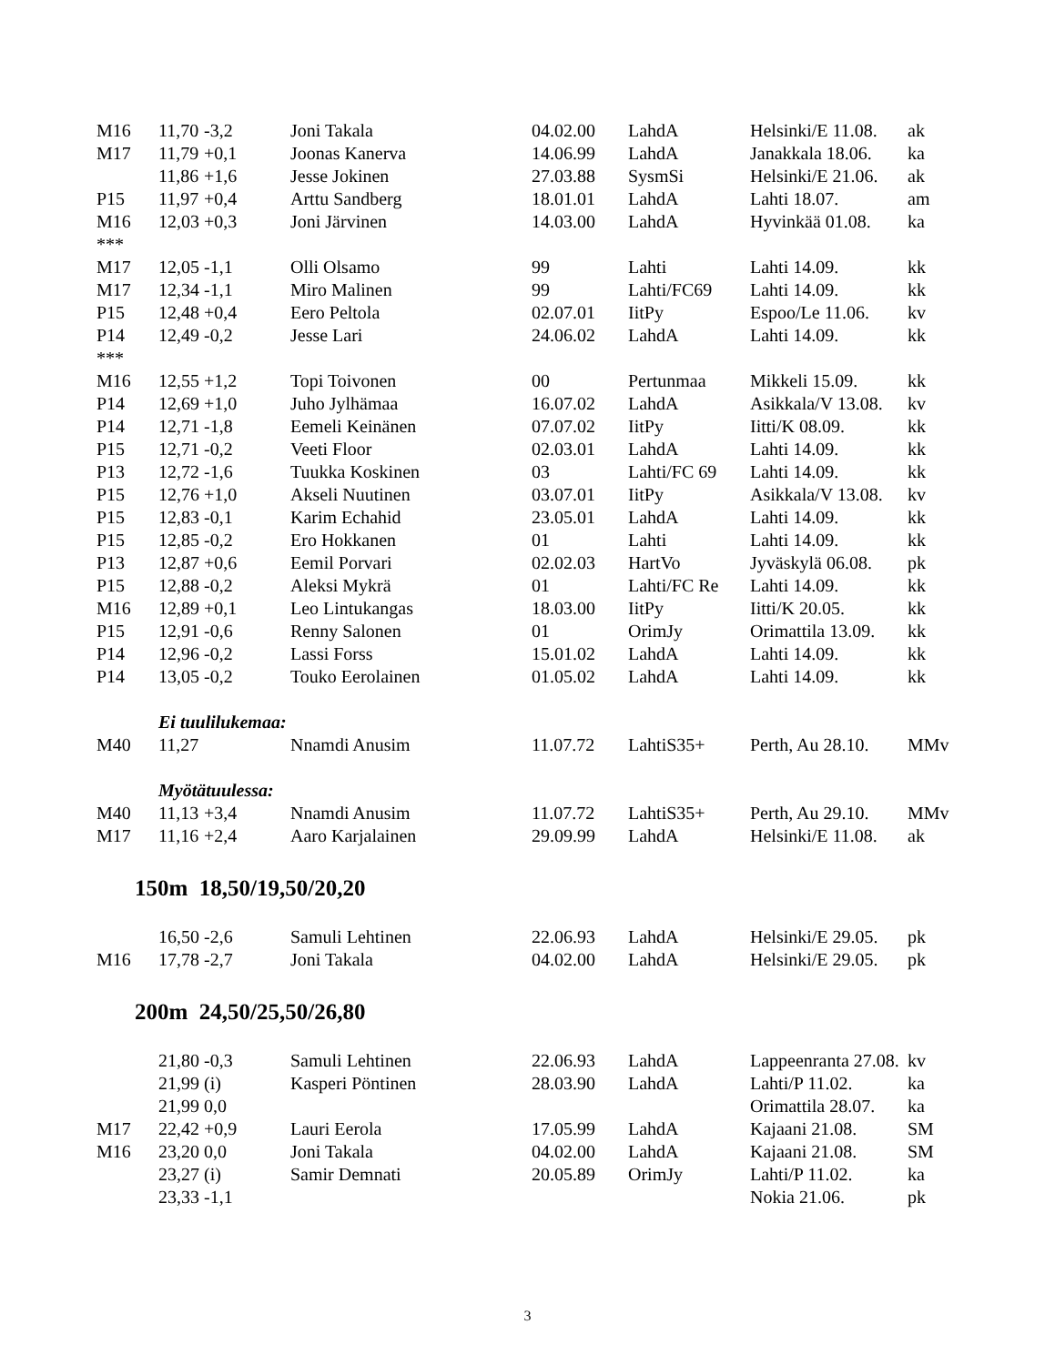| M16 | 11,70 | -3,2 | Joni Takala | 04.02.00 | LahdA | Helsinki/E 11.08. | ak |
| M17 | 11,79 | +0,1 | Joonas Kanerva | 14.06.99 | LahdA | Janakkala 18.06. | ka |
| | 11,86 | +1,6 | Jesse Jokinen | 27.03.88 | SysmSi | Helsinki/E 21.06. | ak |
| P15 | 11,97 | +0,4 | Arttu Sandberg | 18.01.01 | LahdA | Lahti 18.07. | am |
| M16 | 12,03 | +0,3 | Joni Järvinen | 14.03.00 | LahdA | Hyvinkää 01.08. | ka |
| *** | | | | | | | |
| M17 | 12,05 | -1,1 | Olli Olsamo | 99 | Lahti | Lahti 14.09. | kk |
| M17 | 12,34 | -1,1 | Miro Malinen | 99 | Lahti/FC69 | Lahti 14.09. | kk |
| P15 | 12,48 | +0,4 | Eero Peltola | 02.07.01 | IitPy | Espoo/Le 11.06. | kv |
| P14 | 12,49 | -0,2 | Jesse Lari | 24.06.02 | LahdA | Lahti 14.09. | kk |
| *** | | | | | | | |
| M16 | 12,55 | +1,2 | Topi Toivonen | 00 | Pertunmaa | Mikkeli 15.09. | kk |
| P14 | 12,69 | +1,0 | Juho Jylhämaa | 16.07.02 | LahdA | Asikkala/V 13.08. | kv |
| P14 | 12,71 | -1,8 | Eemeli Keinänen | 07.07.02 | IitPy | Iitti/K 08.09. | kk |
| P15 | 12,71 | -0,2 | Veeti Floor | 02.03.01 | LahdA | Lahti 14.09. | kk |
| P13 | 12,72 | -1,6 | Tuukka Koskinen | 03 | Lahti/FC 69 | Lahti 14.09. | kk |
| P15 | 12,76 | +1,0 | Akseli Nuutinen | 03.07.01 | IitPy | Asikkala/V 13.08. | kv |
| P15 | 12,83 | -0,1 | Karim Echahid | 23.05.01 | LahdA | Lahti 14.09. | kk |
| P15 | 12,85 | -0,2 | Ero Hokkanen | 01 | Lahti | Lahti 14.09. | kk |
| P13 | 12,87 | +0,6 | Eemil Porvari | 02.02.03 | HartVo | Jyväskylä 06.08. | pk |
| P15 | 12,88 | -0,2 | Aleksi Mykrä | 01 | Lahti/FC Re | Lahti 14.09. | kk |
| M16 | 12,89 | +0,1 | Leo Lintukangas | 18.03.00 | IitPy | Iitti/K 20.05. | kk |
| P15 | 12,91 | -0,6 | Renny Salonen | 01 | OrimJy | Orimattila 13.09. | kk |
| P14 | 12,96 | -0,2 | Lassi Forss | 15.01.02 | LahdA | Lahti 14.09. | kk |
| P14 | 13,05 | -0,2 | Touko Eerolainen | 01.05.02 | LahdA | Lahti 14.09. | kk |
| | Ei tuulilukemaa: | | | | | | |
| M40 | 11,27 | | Nnamdi Anusim | 11.07.72 | LahtiS35+ | Perth, Au 28.10. | MMv |
| | Myötätuulessa: | | | | | | |
| M40 | 11,13 | +3,4 | Nnamdi Anusim | 11.07.72 | LahtiS35+ | Perth, Au 29.10. | MMv |
| M17 | 11,16 | +2,4 | Aaro Karjalainen | 29.09.99 | LahdA | Helsinki/E 11.08. | ak |
150m 18,50/19,50/20,20
| | 16,50 | -2,6 | Samuli Lehtinen | 22.06.93 | LahdA | Helsinki/E 29.05. | pk |
| M16 | 17,78 | -2,7 | Joni Takala | 04.02.00 | LahdA | Helsinki/E 29.05. | pk |
200m 24,50/25,50/26,80
| | 21,80 | -0,3 | Samuli Lehtinen | 22.06.93 | LahdA | Lappeenranta 27.08. | kv |
| | 21,99 | (i) | Kasperi Pöntinen | 28.03.90 | LahdA | Lahti/P 11.02. | ka |
| | 21,99 | 0,0 | | | | Orimattila 28.07. | ka |
| M17 | 22,42 | +0,9 | Lauri Eerola | 17.05.99 | LahdA | Kajaani 21.08. | SM |
| M16 | 23,20 | 0,0 | Joni Takala | 04.02.00 | LahdA | Kajaani 21.08. | SM |
| | 23,27 | (i) | Samir Demnati | 20.05.89 | OrimJy | Lahti/P 11.02. | ka |
| | 23,33 | -1,1 | | | | Nokia 21.06. | pk |
3